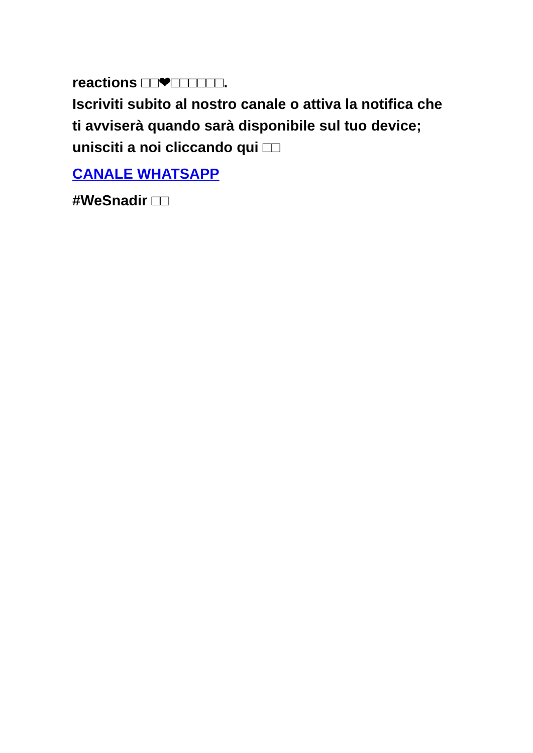reactions □□❤□□□□□□.
Iscriviti subito al nostro canale o attiva la notifica che ti avviserà quando sarà disponibile sul tuo device; unisciti a noi cliccando qui □□
CANALE WHATSAPP
#WeSnadir □□